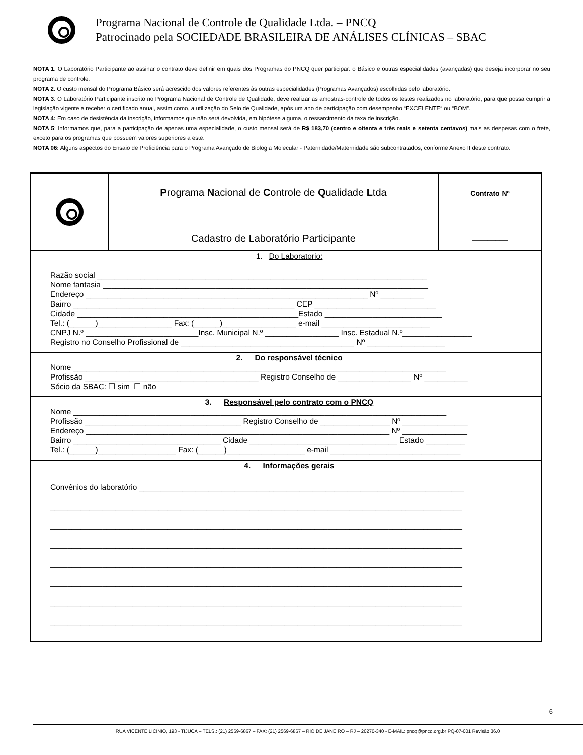Programa Nacional de Controle de Qualidade Ltda. – PNCQ
Patrocinado pela SOCIEDADE BRASILEIRA DE ANÁLISES CLÍNICAS – SBAC
NOTA 1: O Laboratório Participante ao assinar o contrato deve definir em quais dos Programas do PNCQ quer participar: o Básico e outras especialidades (avançadas) que deseja incorporar no seu programa de controle.
NOTA 2: O custo mensal do Programa Básico será acrescido dos valores referentes às outras especialidades (Programas Avançados) escolhidas pelo laboratório.
NOTA 3: O Laboratório Participante inscrito no Programa Nacional de Controle de Qualidade, deve realizar as amostras-controle de todos os testes realizados no laboratório, para que possa cumprir a legislação vigente e receber o certificado anual, assim como, a utilização do Selo de Qualidade, após um ano de participação com desempenho “EXCELENTE“ ou “BOM”.
NOTA 4: Em caso de desistência da inscrição, informamos que não será devolvida, em hipótese alguma, o ressarcimento da taxa de inscrição.
NOTA 5: Informamos que, para a participação de apenas uma especialidade, o custo mensal será de R$ 183,70 (centro e oitenta e três reais e setenta centavos) mais as despesas com o frete, exceto para os programas que possuem valores superiores a este.
NOTA 06: Alguns aspectos do Ensaio de Proficiência para o Programa Avançado de Biologia Molecular - Paternidade/Maternidade são subcontratados, conforme Anexo II deste contrato.
| | P rograma N acional de C ontrole de Q ualidade L tda Cadastro de Laboratório Participante | Contrato Nº _________ |
| 1. Do Laboratorio: Razão social ____________________________________________________________________________ Nome fantasia ___________________________________________________________________________ Endereço _________________________________________________________________ Nº __________ Bairro ___________________________________________________ CEP ____________________________ Cidade ___________________________________________________Estado ___________________________ Tel.: (______)_________________ Fax: (______)_________________ e-mail _________________________ CNPJ N.º __________________________Insc. Municipal N.º _________________ Insc. Estadual N.º________________ Registro no Conselho Profissional de ________________________________________ Nº __________________ | | |
| 2. Do responsável técnico Nome ______________________________________________________________________________________ Profissão ________________________________________ Registro Conselho de _________________ Nº __________ Sócio da SBAC: ☐ sim ☐ não | | |
| 3. Responsável pelo contrato com o PNCQ Nome ______________________________________________________________________________________ Profissão ____________________________________ Registro Conselho de ________________ Nº _______________ Endereço ______________________________________________________________________ Nº _______________ Bairro __________________________________ Cidade __________________________________ Estado _________ Tel.: (______)__________________ Fax: (______)__________________ e-mail ______________________________ | | |
| 4. Informações gerais Convênios do laboratório ___________________________________________________________________________ _______________________________________________________________________________________________ _______________________________________________________________________________________________ _______________________________________________________________________________________________ _______________________________________________________________________________________________ _______________________________________________________________________________________________ _______________________________________________________________________________________________ _______________________________________________________________________________________________ | | |
6
RUA VICENTE LICÍNIO, 193 - TIJUCA – TELS.: (21) 2569-6867 – FAX: (21) 2569-6867 – RIO DE JANEIRO – RJ – 20270-340 - E-MAIL: pncq@pncq.org.br PQ-07-001 Revisão 36.0